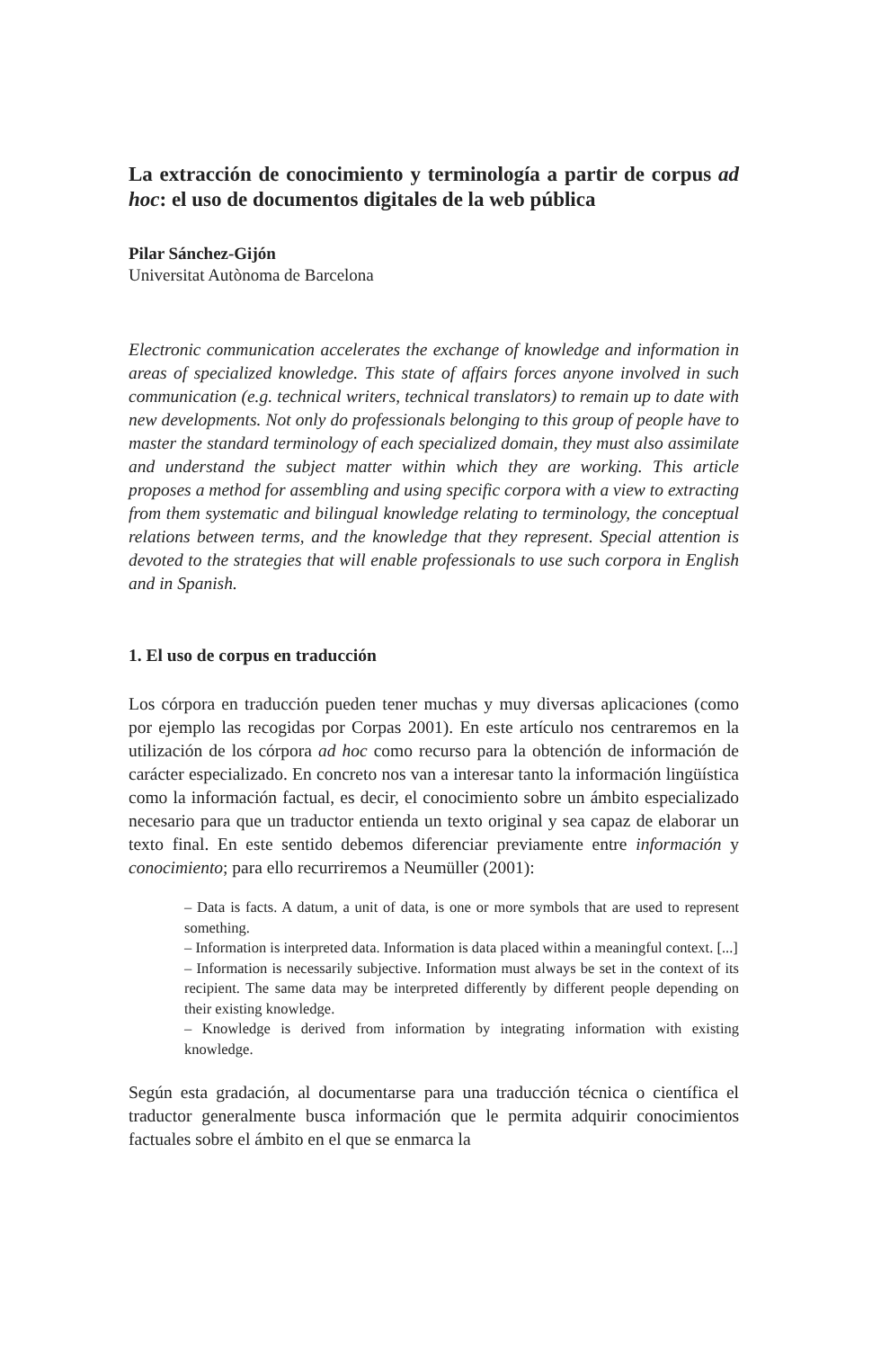La extracción de conocimiento y terminología a partir de corpus ad hoc: el uso de documentos digitales de la web pública
Pilar Sánchez-Gijón
Universitat Autònoma de Barcelona
Electronic communication accelerates the exchange of knowledge and information in areas of specialized knowledge. This state of affairs forces anyone involved in such communication (e.g. technical writers, technical translators) to remain up to date with new developments. Not only do professionals belonging to this group of people have to master the standard terminology of each specialized domain, they must also assimilate and understand the subject matter within which they are working. This article proposes a method for assembling and using specific corpora with a view to extracting from them systematic and bilingual knowledge relating to terminology, the conceptual relations between terms, and the knowledge that they represent. Special attention is devoted to the strategies that will enable professionals to use such corpora in English and in Spanish.
1. El uso de corpus en traducción
Los córpora en traducción pueden tener muchas y muy diversas aplicaciones (como por ejemplo las recogidas por Corpas 2001). En este artículo nos centraremos en la utilización de los córpora ad hoc como recurso para la obtención de información de carácter especializado. En concreto nos van a interesar tanto la información lingüística como la información factual, es decir, el conocimiento sobre un ámbito especializado necesario para que un traductor entienda un texto original y sea capaz de elaborar un texto final. En este sentido debemos diferenciar previamente entre información y conocimiento; para ello recurriremos a Neumüller (2001):
– Data is facts. A datum, a unit of data, is one or more symbols that are used to represent something.
– Information is interpreted data. Information is data placed within a meaningful context. [...]
– Information is necessarily subjective. Information must always be set in the context of its recipient. The same data may be interpreted differently by different people depending on their existing knowledge.
– Knowledge is derived from information by integrating information with existing knowledge.
Según esta gradación, al documentarse para una traducción técnica o científica el traductor generalmente busca información que le permita adquirir conocimientos factuales sobre el ámbito en el que se enmarca la